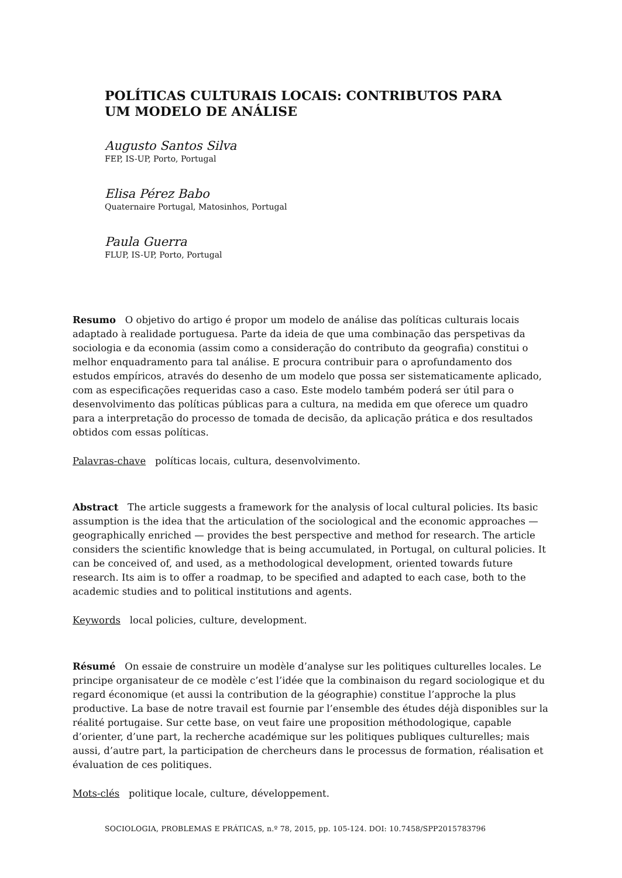POLÍTICAS CULTURAIS LOCAIS: CONTRIBUTOS PARA UM MODELO DE ANÁLISE
Augusto Santos Silva
FEP, IS-UP, Porto, Portugal
Elisa Pérez Babo
Quaternaire Portugal, Matosinhos, Portugal
Paula Guerra
FLUP, IS-UP, Porto, Portugal
Resumo O objetivo do artigo é propor um modelo de análise das políticas culturais locais adaptado à realidade portuguesa. Parte da ideia de que uma combinação das perspetivas da sociologia e da economia (assim como a consideração do contributo da geografia) constitui o melhor enquadramento para tal análise. E procura contribuir para o aprofundamento dos estudos empíricos, através do desenho de um modelo que possa ser sistematicamente aplicado, com as especificações requeridas caso a caso. Este modelo também poderá ser útil para o desenvolvimento das políticas públicas para a cultura, na medida em que oferece um quadro para a interpretação do processo de tomada de decisão, da aplicação prática e dos resultados obtidos com essas políticas.
Palavras-chave políticas locais, cultura, desenvolvimento.
Abstract The article suggests a framework for the analysis of local cultural policies. Its basic assumption is the idea that the articulation of the sociological and the economic approaches — geographically enriched — provides the best perspective and method for research. The article considers the scientific knowledge that is being accumulated, in Portugal, on cultural policies. It can be conceived of, and used, as a methodological development, oriented towards future research. Its aim is to offer a roadmap, to be specified and adapted to each case, both to the academic studies and to political institutions and agents.
Keywords local policies, culture, development.
Résumé On essaie de construire un modèle d’analyse sur les politiques culturelles locales. Le principe organisateur de ce modèle c’est l’idée que la combinaison du regard sociologique et du regard économique (et aussi la contribution de la géographie) constitue l’approche la plus productive. La base de notre travail est fournie par l’ensemble des études déjà disponibles sur la réalité portugaise. Sur cette base, on veut faire une proposition méthodologique, capable d’orienter, d’une part, la recherche académique sur les politiques publiques culturelles; mais aussi, d’autre part, la participation de chercheurs dans le processus de formation, réalisation et évaluation de ces politiques.
Mots-clés politique locale, culture, développement.
SOCIOLOGIA, PROBLEMAS E PRÁTICAS, n.º 78, 2015, pp. 105-124. DOI: 10.7458/SPP2015783796